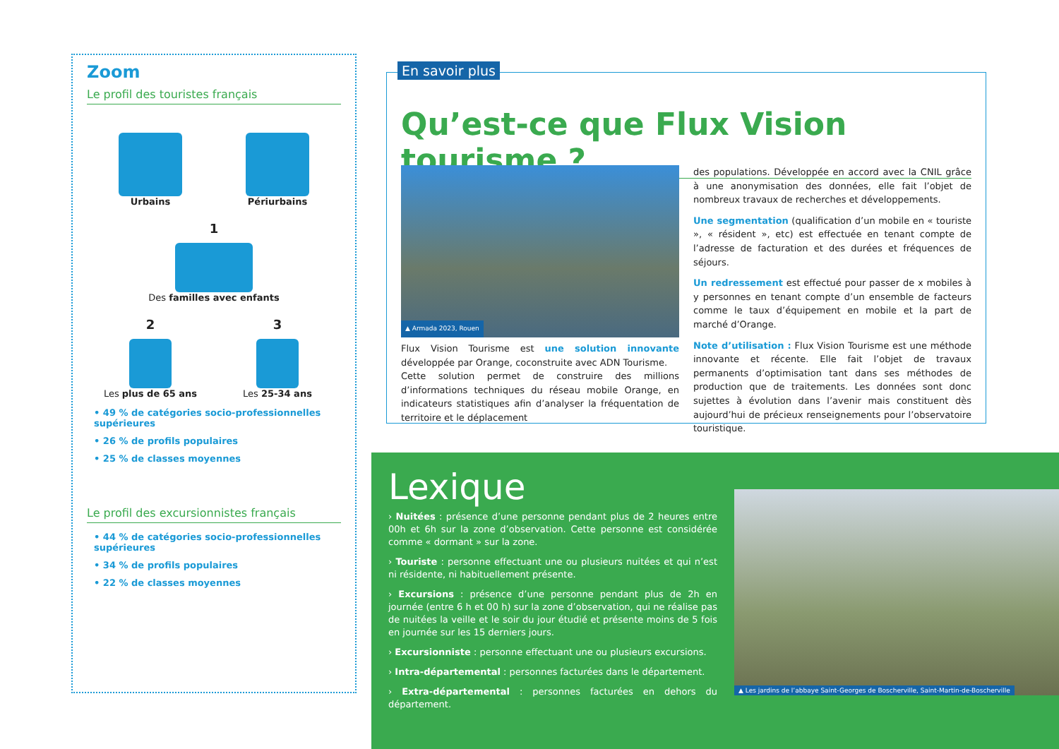Zoom
Le profil des touristes français
Urbains
Périurbains
1
Des familles avec enfants
2
Les plus de 65 ans
3
Les 25-34 ans
• 49 % de catégories socio-professionnelles supérieures
• 26 % de profils populaires
• 25 % de classes moyennes
Le profil des excursionnistes français
• 44 % de catégories socio-professionnelles supérieures
• 34 % de profils populaires
• 22 % de classes moyennes
En savoir plus
Qu’est-ce que Flux Vision tourisme ?
▲ Armada 2023, Rouen
Flux Vision Tourisme est une solution innovante développée par Orange, coconstruite avec ADN Tourisme.
Cette solution permet de construire des millions d’informations techniques du réseau mobile Orange, en indicateurs statistiques afin d’analyser la fréquentation de territoire et le déplacement
des populations. Développée en accord avec la CNIL grâce à une anonymisation des données, elle fait l’objet de nombreux travaux de recherches et développements.
Une segmentation (qualification d’un mobile en « touriste », « résident », etc) est effectuée en tenant compte de l’adresse de facturation et des durées et fréquences de séjours.
Un redressement est effectué pour passer de x mobiles à y personnes en tenant compte d’un ensemble de facteurs comme le taux d’équipement en mobile et la part de marché d’Orange.
Note d’utilisation : Flux Vision Tourisme est une méthode innovante et récente. Elle fait l’objet de travaux permanents d’optimisation tant dans ses méthodes de production que de traitements. Les données sont donc sujettes à évolution dans l’avenir mais constituent dès aujourd’hui de précieux renseignements pour l’observatoire touristique.
Lexique
› Nuitées : présence d’une personne pendant plus de 2 heures entre 00h et 6h sur la zone d’observation. Cette personne est considérée comme « dormant » sur la zone.
› Touriste : personne effectuant une ou plusieurs nuitées et qui n’est ni résidente, ni habituellement présente.
› Excursions : présence d’une personne pendant plus de 2h en journée (entre 6 h et 00 h) sur la zone d’observation, qui ne réalise pas de nuitées la veille et le soir du jour étudié et présente moins de 5 fois en journée sur les 15 derniers jours.
› Excursionniste : personne effectuant une ou plusieurs excursions.
› Intra-départemental : personnes facturées dans le département.
› Extra-départemental : personnes facturées en dehors du département.
▲ Les jardins de l’abbaye Saint-Georges de Boscherville, Saint-Martin-de-Boscherville